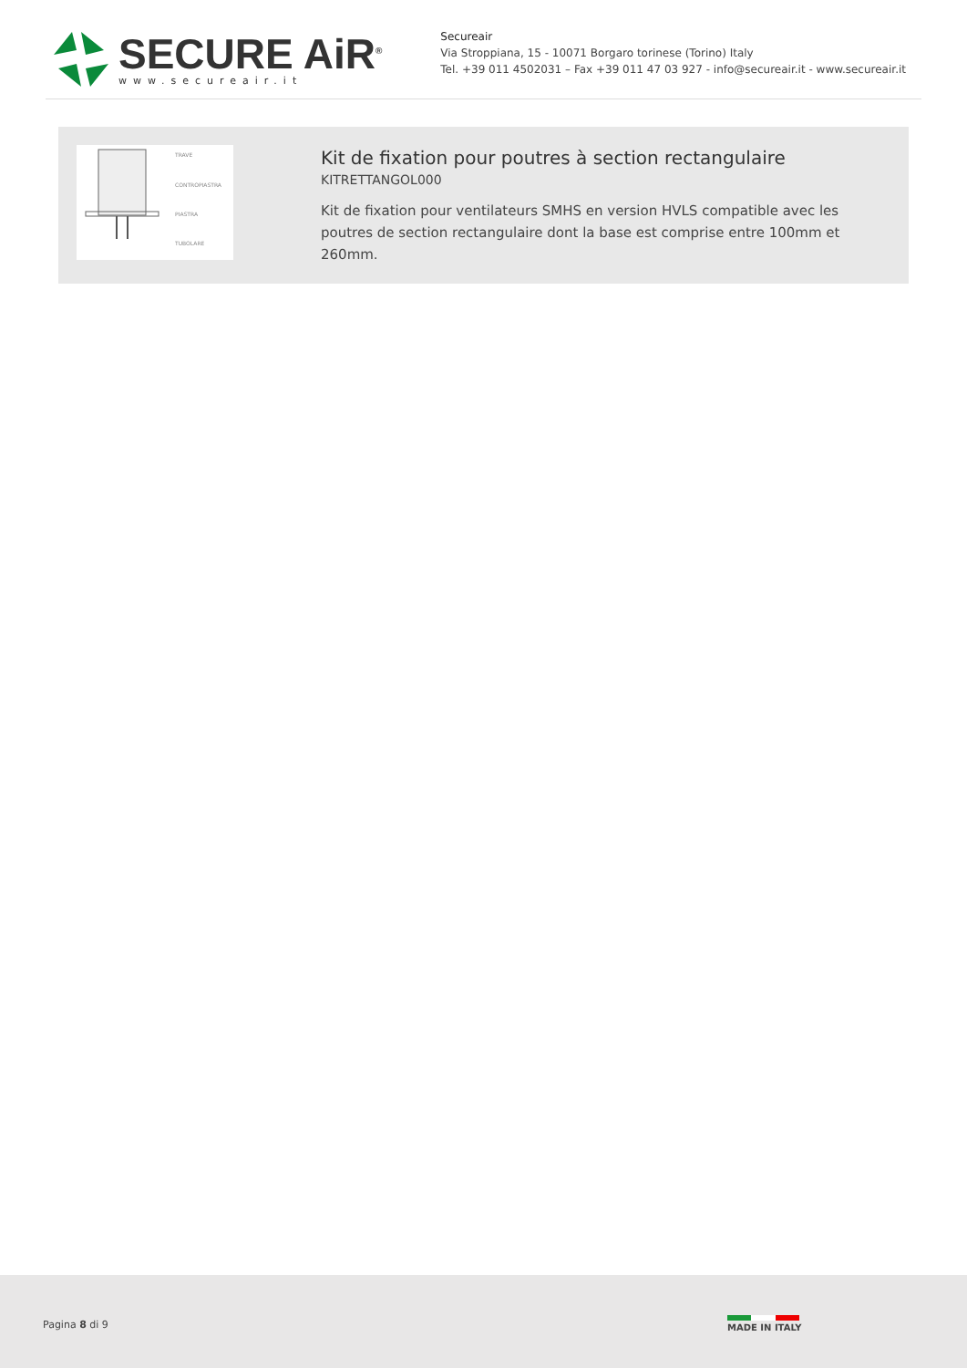SECURE AiR<sup>®</sup>
www.secureair.it
Secureair
Via Stroppiana, 15 - 10071 Borgaro torinese (Torino) Italy
Tel. +39 011 4502031 – Fax +39 011 47 03 927 - info@secureair.it - www.secureair.it
TRAVE
CONTROPIASTRA
PIASTRA
TUBOLARE
Kit de fixation pour poutres à section rectangulaire
KITRETTANGOL000
Kit de fixation pour ventilateurs SMHS en version HVLS compatible avec les poutres de section rectangulaire dont la base est comprise entre 100mm et 260mm.
Pagina 8 di 9 MADE IN ITALY